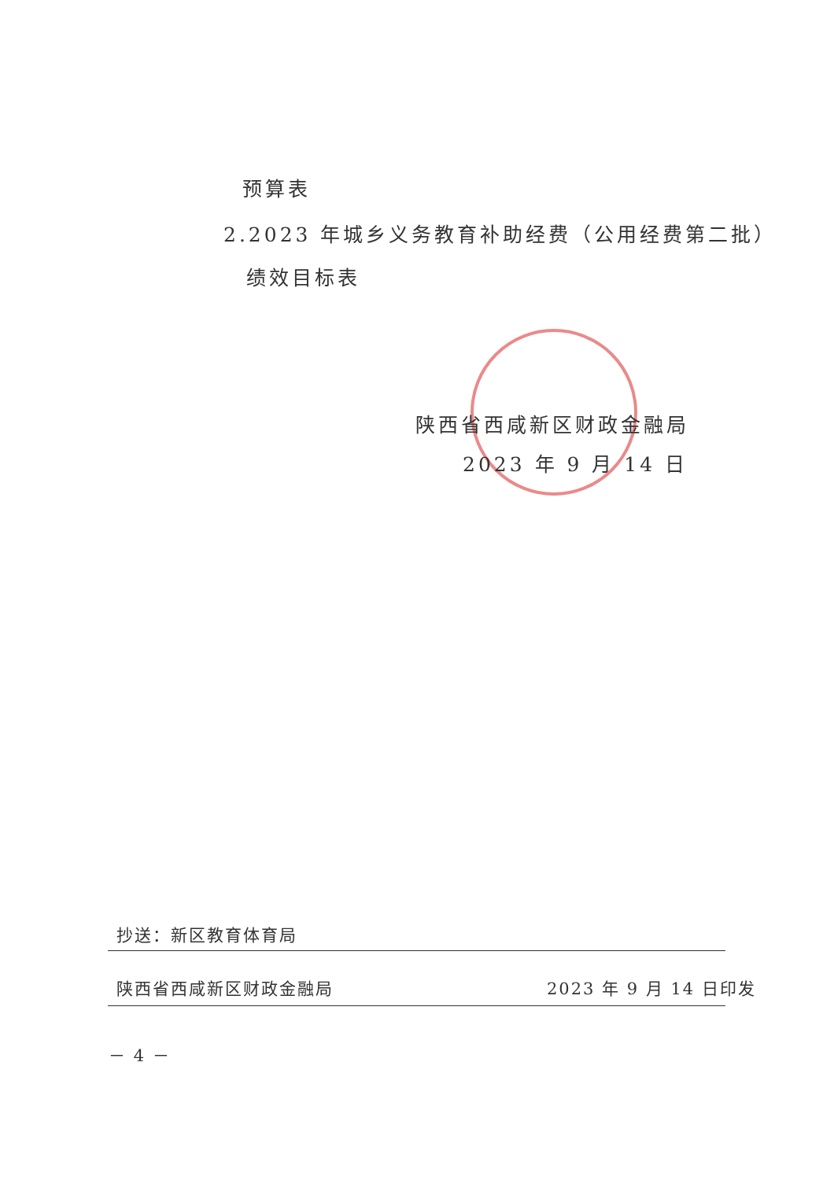预算表
2.2023 年城乡义务教育补助经费（公用经费第二批）
绩效目标表
陕西省西咸新区财政金融局
2023 年 9 月 14 日
抄送：新区教育体育局
陕西省西咸新区财政金融局 2023 年 9 月 14 日印发
－ 4 －